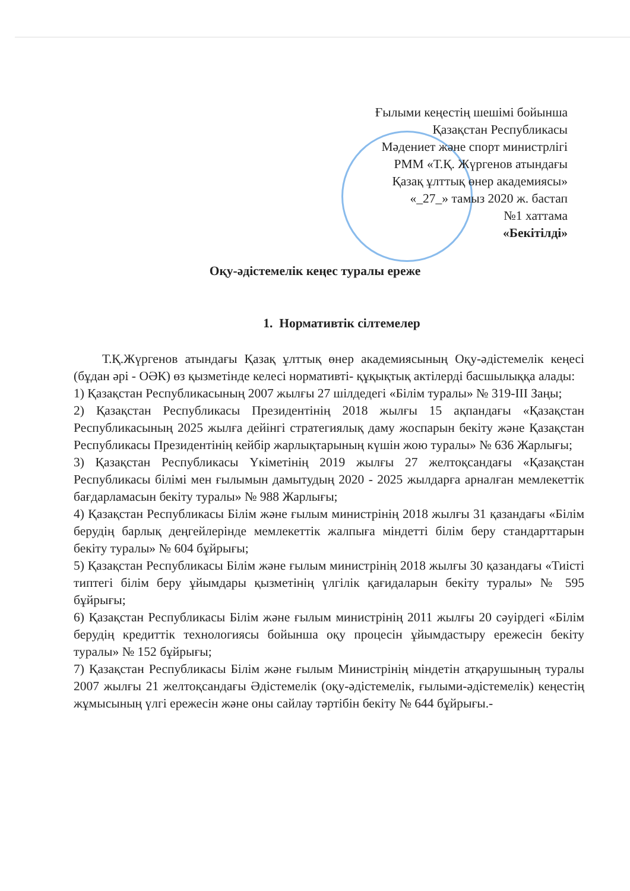Ғылыми кеңестің шешімі бойынша
Қазақстан Республикасы
Мәдениет және спорт министрлігі
РММ «Т.Қ. Жүргенов атындағы
Қазақ ұлттық өнер академиясы»
«_27_» тамыз 2020 ж. бастап
№1 хаттама
«Бекітілді»
Оқу-әдістемелік кеңес туралы ереже
1. Нормативтік сілтемелер
Т.Қ.Жүргенов атындағы Қазақ ұлттық өнер академиясының Оқу-әдістемелік кеңесі (бұдан әрі - ОӘК) өз қызметінде келесі нормативті- құқықтық актілерді басшылыққа алады:
1) Қазақстан Республикасының 2007 жылғы 27 шілдедегі «Білім туралы» № 319-ІІІ Заңы;
2) Қазақстан Республикасы Президентінің 2018 жылғы 15 ақпандағы «Қазақстан Республикасының 2025 жылға дейінгі стратегиялық даму жоспарын бекіту және Қазақстан Республикасы Президентінің кейбір жарлықтарының күшін жою туралы» № 636 Жарлығы;
3) Қазақстан Республикасы Үкіметінің 2019 жылғы 27 желтоқсандағы «Қазақстан Республикасы білімі мен ғылымын дамытудың 2020 - 2025 жылдарға арналған мемлекеттік бағдарламасын бекіту туралы» № 988 Жарлығы;
4) Қазақстан Республикасы Білім және ғылым министрінің 2018 жылғы 31 қазандағы «Білім берудің барлық деңгейлерінде мемлекеттік жалпыға міндетті білім беру стандарттарын бекіту туралы» № 604 бұйрығы;
5) Қазақстан Республикасы Білім және ғылым министрінің 2018 жылғы 30 қазандағы «Тиісті типтегі білім беру ұйымдары қызметінің үлгілік қағидаларын бекіту туралы» № 595 бұйрығы;
6) Қазақстан Республикасы Білім және ғылым министрінің 2011 жылғы 20 сәуірдегі «Білім берудің кредиттік технологиясы бойынша оқу процесін ұйымдастыру ережесін бекіту туралы» № 152 бұйрығы;
7) Қазақстан Республикасы Білім және ғылым Министрінің міндетін атқарушының туралы 2007 жылғы 21 желтоқсандағы Әдістемелік (оқу-әдістемелік, ғылыми-әдістемелік) кеңестің жұмысының үлгі ережесін және оны сайлау тәртібін бекіту № 644 бұйрығы.-